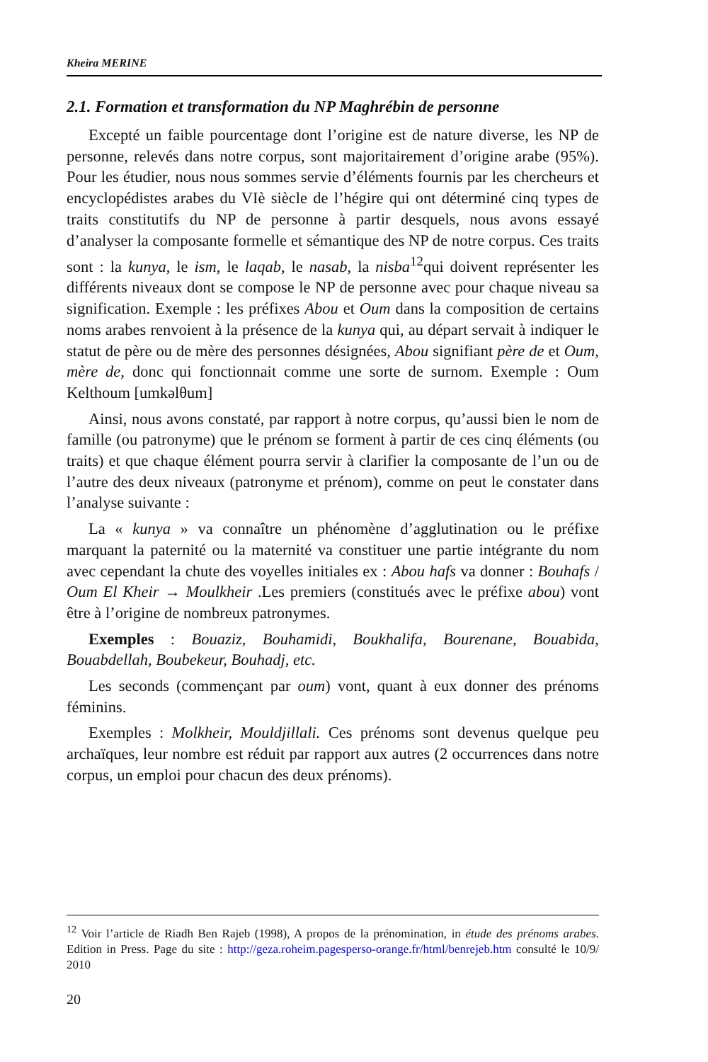Kheira MERINE
2.1. Formation et transformation du NP Maghrébin de personne
Excepté un faible pourcentage dont l’origine est de nature diverse, les NP de personne, relevés dans notre corpus, sont majoritairement d’origine arabe (95%). Pour les étudier, nous nous sommes servie d’éléments fournis par les chercheurs et encyclopédistes arabes du VIè siècle de l’hégire qui ont déterminé cinq types de traits constitutifs du NP de personne à partir desquels, nous avons essayé d’analyser la composante formelle et sémantique des NP de notre corpus. Ces traits sont : la kunya, le ism, le laqab, le nasab, la nisba<sup>12</sup>qui doivent représenter les différents niveaux dont se compose le NP de personne avec pour chaque niveau sa signification. Exemple : les préfixes Abou et Oum dans la composition de certains noms arabes renvoient à la présence de la kunya qui, au départ servait à indiquer le statut de père ou de mère des personnes désignées, Abou signifiant père de et Oum, mère de, donc qui fonctionnait comme une sorte de surnom. Exemple : Oum Kelthoum [umkəlθum]
Ainsi, nous avons constaté, par rapport à notre corpus, qu’aussi bien le nom de famille (ou patronyme) que le prénom se forment à partir de ces cinq éléments (ou traits) et que chaque élément pourra servir à clarifier la composante de l’un ou de l’autre des deux niveaux (patronyme et prénom), comme on peut le constater dans l’analyse suivante :
La « kunya » va connaître un phénomène d’agglutination ou le préfixe marquant la paternité ou la maternité va constituer une partie intégrante du nom avec cependant la chute des voyelles initiales ex : Abou hafs va donner : Bouhafs / Oum El Kheir → Moulkheir .Les premiers (constitués avec le préfixe abou) vont être à l’origine de nombreux patronymes.
Exemples : Bouaziz, Bouhamidi, Boukhalifa, Bourenane, Bouabida, Bouabdellah, Boubekeur, Bouhadj, etc.
Les seconds (commençant par oum) vont, quant à eux donner des prénoms féminins.
Exemples : Molkheir, Mouldjillali. Ces prénoms sont devenus quelque peu archaïques, leur nombre est réduit par rapport aux autres (2 occurrences dans notre corpus, un emploi pour chacun des deux prénoms).
<sup>12</sup> Voir l’article de Riadh Ben Rajeb (1998), A propos de la prénomination, in étude des prénoms arabes. Edition in Press. Page du site : http://geza.roheim.pagesperso-orange.fr/html/benrejeb.htm consulté le 10/9/ 2010
20